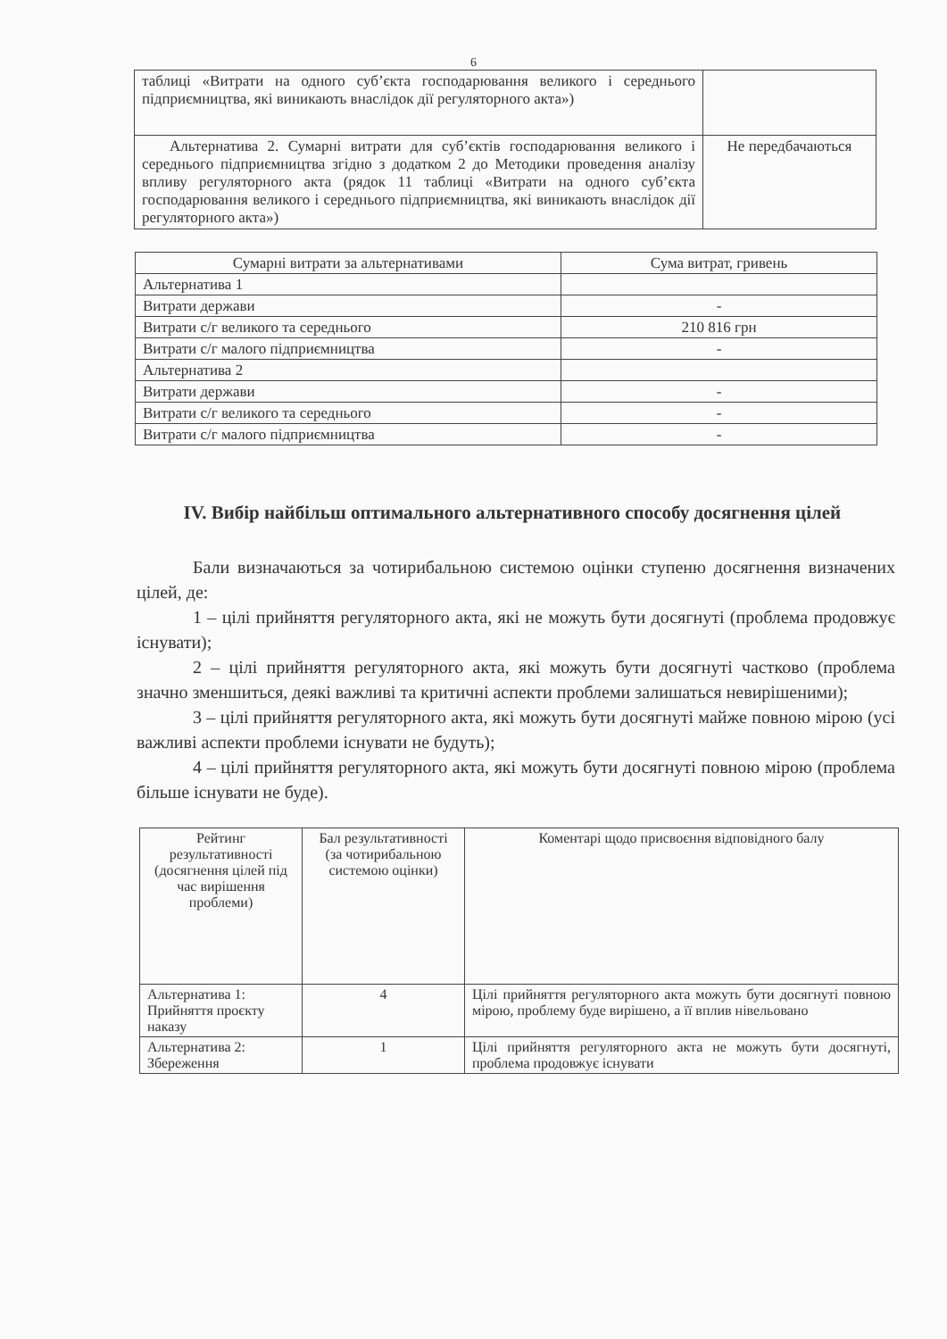6
| таблиці «Витрати на одного суб’єкта господарювання великого і середнього підприємництва, які виникають внаслідок дії регуляторного акта») | |
| Альтернатива 2. Сумарні витрати для суб’єктів господарювання великого і середнього підприємництва згідно з додатком 2 до Методики проведення аналізу впливу регуляторного акта (рядок 11 таблиці «Витрати на одного суб’єкта господарювання великого і середнього підприємництва, які виникають внаслідок дії регуляторного акта») | Не передбачаються |
| Сумарні витрати за альтернативами | Сума витрат, гривень |
| --- | --- |
| Альтернатива 1 | |
| Витрати держави | - |
| Витрати с/г великого та середнього | 210 816 грн |
| Витрати с/г малого підприємництва | - |
| Альтернатива 2 | |
| Витрати держави | - |
| Витрати с/г великого та середнього | - |
| Витрати с/г малого підприємництва | - |
IV. Вибір найбільш оптимального альтернативного способу досягнення цілей
Бали визначаються за чотирибальною системою оцінки ступеню досягнення визначених цілей, де:
1 – цілі прийняття регуляторного акта, які не можуть бути досягнуті (проблема продовжує існувати);
2 – цілі прийняття регуляторного акта, які можуть бути досягнуті частково (проблема значно зменшиться, деякі важливі та критичні аспекти проблеми залишаться невирішеними);
3 – цілі прийняття регуляторного акта, які можуть бути досягнуті майже повною мірою (усі важливі аспекти проблеми існувати не будуть);
4 – цілі прийняття регуляторного акта, які можуть бути досягнуті повною мірою (проблема більше існувати не буде).
| Рейтинг результативності (досягнення цілей під час вирішення проблеми) | Бал результативності (за чотирибальною системою оцінки) | Коментарі щодо присвоєння відповідного балу |
| --- | --- | --- |
| Альтернатива 1: Прийняття проєкту наказу | 4 | Цілі прийняття регуляторного акта можуть бути досягнуті повною мірою, проблему буде вирішено, а її вплив нівельовано |
| Альтернатива 2: Збереження | 1 | Цілі прийняття регуляторного акта не можуть бути досягнуті, проблема продовжує існувати |